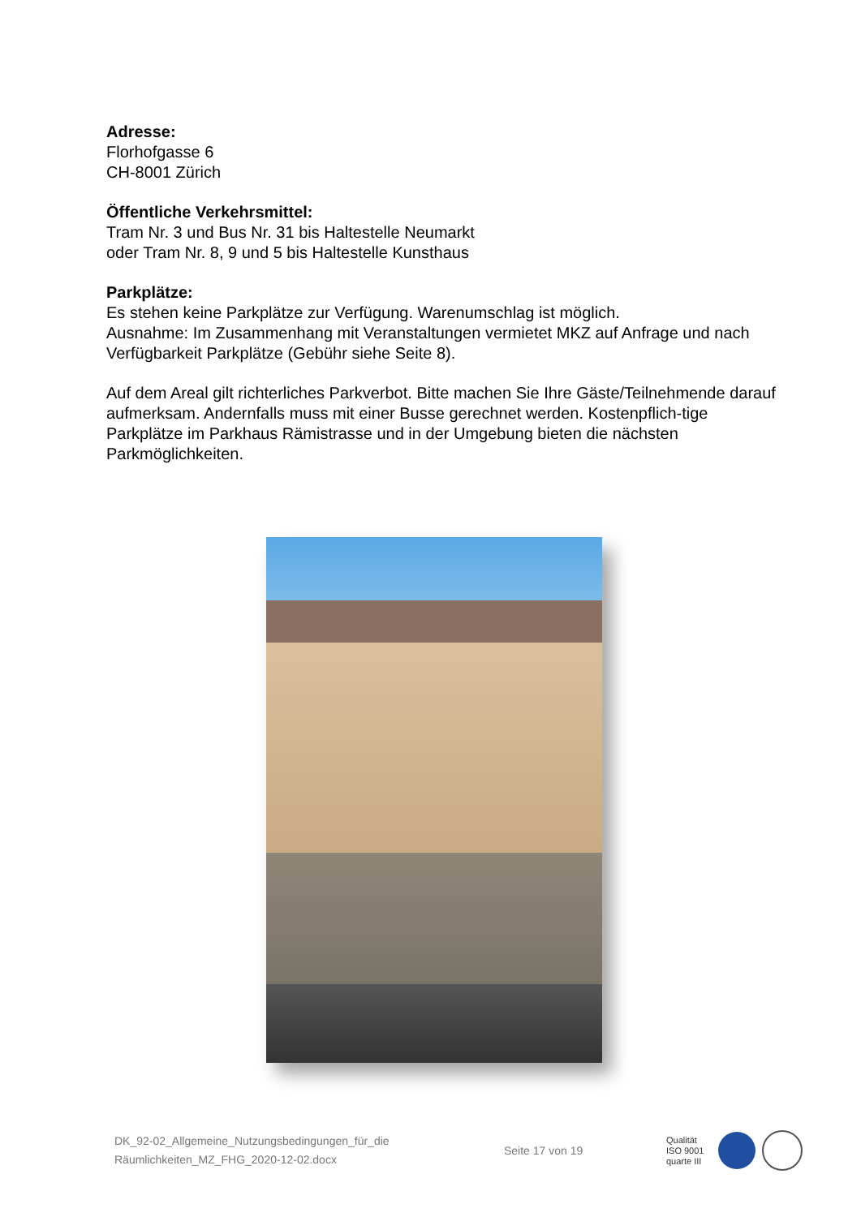Adresse:
Florhofgasse 6
CH-8001 Zürich
Öffentliche Verkehrsmittel:
Tram Nr. 3 und Bus Nr. 31 bis Haltestelle Neumarkt
oder Tram Nr. 8, 9 und 5 bis Haltestelle Kunsthaus
Parkplätze:
Es stehen keine Parkplätze zur Verfügung. Warenumschlag ist möglich.
Ausnahme: Im Zusammenhang mit Veranstaltungen vermietet MKZ auf Anfrage und nach Verfügbarkeit Parkplätze (Gebühr siehe Seite 8).
Auf dem Areal gilt richterliches Parkverbot. Bitte machen Sie Ihre Gäste/Teilnehmende darauf aufmerksam. Andernfalls muss mit einer Busse gerechnet werden. Kostenpflich-tige Parkplätze im Parkhaus Rämistrasse und in der Umgebung bieten die nächsten Parkmöglichkeiten.
DK_92-02_Allgemeine_Nutzungsbedingungen_für_die
Räumlichkeiten_MZ_FHG_2020-12-02.docx
Seite 17 von 19
Qualität
ISO 9001
quarte III